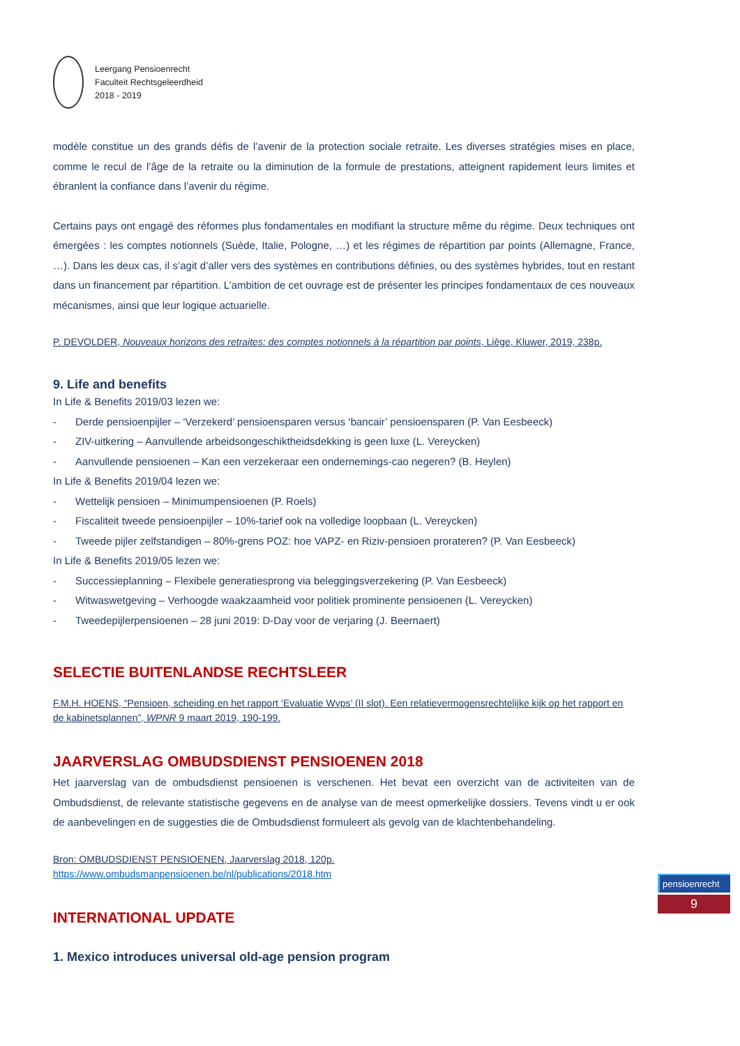Leergang Pensioenrecht
Faculteit Rechtsgeleerdheid
2018 - 2019
modèle constitue un des grands défis de l’avenir de la protection sociale retraite. Les diverses stratégies mises en place, comme le recul de l’âge de la retraite ou la diminution de la formule de prestations, atteignent rapidement leurs limites et ébranlent la confiance dans l’avenir du régime.
Certains pays ont engagé des réformes plus fondamentales en modifiant la structure même du régime. Deux techniques ont émergées : les comptes notionnels (Suède, Italie, Pologne, …) et les régimes de répartition par points (Allemagne, France, …). Dans les deux cas, il s’agit d’aller vers des systèmes en contributions définies, ou des systèmes hybrides, tout en restant dans un financement par répartition. L’ambition de cet ouvrage est de présenter les principes fondamentaux de ces nouveaux mécanismes, ainsi que leur logique actuarielle.
P. DEVOLDER, Nouveaux horizons des retraites: des comptes notionnels à la répartition par points, Liège, Kluwer, 2019, 238p.
9. Life and benefits
In Life & Benefits 2019/03 lezen we:
- Derde pensioenpijler – ‘Verzekerd’ pensioensparen versus ‘bancair’ pensioensparen (P. Van Eesbeeck)
- ZIV-uitkering – Aanvullende arbeidsongeschiktheidsdekking is geen luxe (L. Vereycken)
- Aanvullende pensioenen – Kan een verzekeraar een ondernemings-cao negeren? (B. Heylen)
In Life & Benefits 2019/04 lezen we:
- Wettelijk pensioen – Minimumpensioenen (P. Roels)
- Fiscaliteit tweede pensioenpijler – 10%-tarief ook na volledige loopbaan (L. Vereycken)
- Tweede pijler zelfstandigen – 80%-grens POZ: hoe VAPZ- en Riziv-pensioen prorateren? (P. Van Eesbeeck)
In Life & Benefits 2019/05 lezen we:
- Successieplanning – Flexibele generatiesprong via beleggingsverzekering (P. Van Eesbeeck)
- Witwaswetgeving – Verhoogde waakzaamheid voor politiek prominente pensioenen (L. Vereycken)
- Tweedepijlerpensioenen – 28 juni 2019: D-Day voor de verjaring (J. Beernaert)
SELECTIE BUITENLANDSE RECHTSLEER
F.M.H. HOENS, “Pensioen, scheiding en het rapport ‘Evaluatie Wvps’ (II slot). Een relatievermogensrechtelijke kijk op het rapport en de kabinetsplannen”, WPNR 9 maart 2019, 190-199.
JAARVERSLAG OMBUDSDIENST PENSIOENEN 2018
Het jaarverslag van de ombudsdienst pensioenen is verschenen. Het bevat een overzicht van de activiteiten van de Ombudsdienst, de relevante statistische gegevens en de analyse van de meest opmerkelijke dossiers. Tevens vindt u er ook de aanbevelingen en de suggesties die de Ombudsdienst formuleert als gevolg van de klachtenbehandeling.
Bron: OMBUDSDIENST PENSIOENEN, Jaarverslag 2018, 120p.
https://www.ombudsmanpensioenen.be/nl/publications/2018.htm
INTERNATIONAL UPDATE
1. Mexico introduces universal old-age pension program
pensioenrecht
9